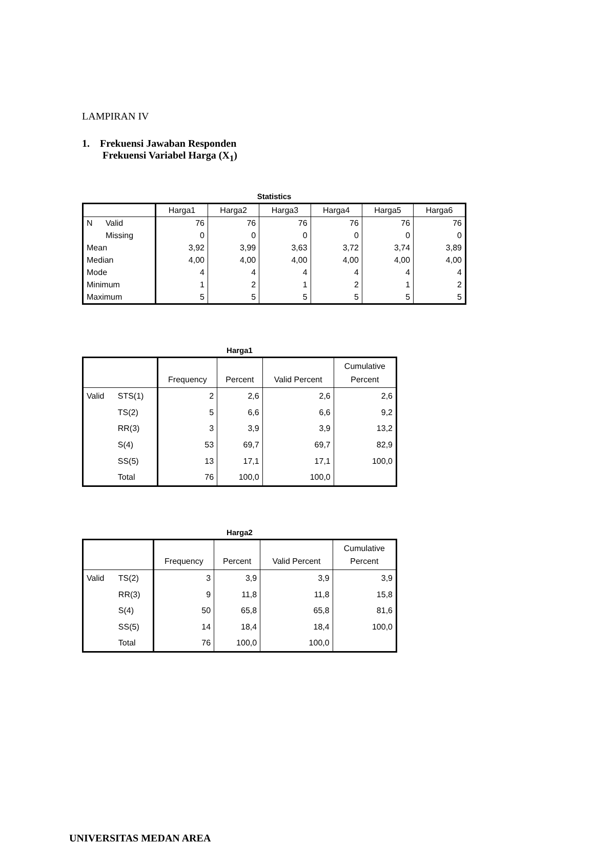LAMPIRAN IV
1. Frekuensi Jawaban Responden
Frekuensi Variabel Harga (X<sub>1</sub>)
Statistics
| | | Harga1 | Harga2 | Harga3 | Harga4 | Harga5 | Harga6 |
| --- | --- | --- | --- | --- | --- | --- | --- |
| N | Valid | 76 | 76 | 76 | 76 | 76 | 76 |
| | Missing | 0 | 0 | 0 | 0 | 0 | 0 |
| Mean | | 3,92 | 3,99 | 3,63 | 3,72 | 3,74 | 3,89 |
| Median | | 4,00 | 4,00 | 4,00 | 4,00 | 4,00 | 4,00 |
| Mode | | 4 | 4 | 4 | 4 | 4 | 4 |
| Minimum | | 1 | 2 | 1 | 2 | 1 | 2 |
| Maximum | | 5 | 5 | 5 | 5 | 5 | 5 |
Harga1
| | | Frequency | Percent | Valid Percent | Cumulative Percent |
| --- | --- | --- | --- | --- | --- |
| Valid | STS(1) | 2 | 2,6 | 2,6 | 2,6 |
| | TS(2) | 5 | 6,6 | 6,6 | 9,2 |
| | RR(3) | 3 | 3,9 | 3,9 | 13,2 |
| | S(4) | 53 | 69,7 | 69,7 | 82,9 |
| | SS(5) | 13 | 17,1 | 17,1 | 100,0 |
| | Total | 76 | 100,0 | 100,0 | |
Harga2
| | | Frequency | Percent | Valid Percent | Cumulative Percent |
| --- | --- | --- | --- | --- | --- |
| Valid | TS(2) | 3 | 3,9 | 3,9 | 3,9 |
| | RR(3) | 9 | 11,8 | 11,8 | 15,8 |
| | S(4) | 50 | 65,8 | 65,8 | 81,6 |
| | SS(5) | 14 | 18,4 | 18,4 | 100,0 |
| | Total | 76 | 100,0 | 100,0 | |
UNIVERSITAS MEDAN AREA